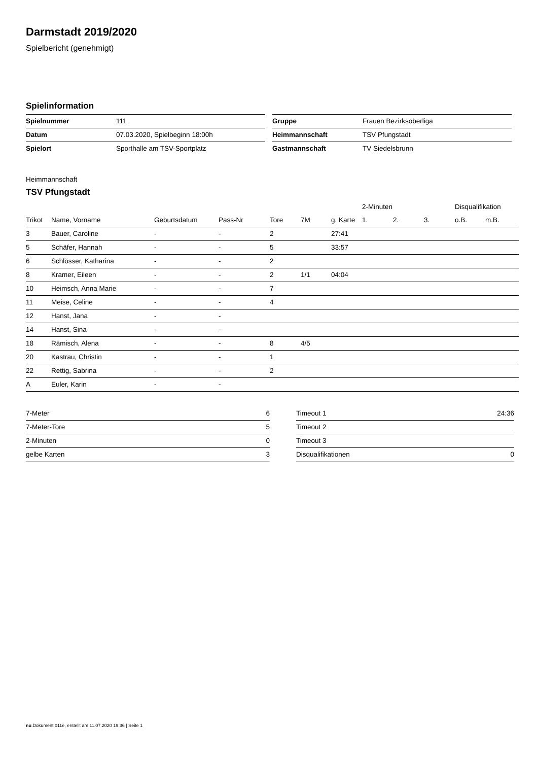Darmstadt 2019/2020
Spielbericht (genehmigt)
Spielinformation
| Spielnummer | 111 |
| Datum | 07.03.2020, Spielbeginn 18:00h |
| Spielort | Sporthalle am TSV-Sportplatz |
| Gruppe | Frauen Bezirksoberliga |
| Heimmannschaft | TSV Pfungstadt |
| Gastmannschaft | TV Siedelsbrunn |
Heimmannschaft
TSV Pfungstadt
| | | | | | | | 2-Minuten | | | Disqualifikation | |
| --- | --- | --- | --- | --- | --- | --- | --- | --- | --- | --- | --- |
| Trikot | Name, Vorname | Geburtsdatum | Pass-Nr | Tore | 7M | g. Karte | 1. | 2. | 3. | o.B. | m.B. |
| 3 | Bauer, Caroline | - | - | 2 | | 27:41 | | | | | |
| 5 | Schäfer, Hannah | - | - | 5 | | 33:57 | | | | | |
| 6 | Schlösser, Katharina | - | - | 2 | | | | | | | |
| 8 | Kramer, Eileen | - | - | 2 | 1/1 | 04:04 | | | | | |
| 10 | Heimsch, Anna Marie | - | - | 7 | | | | | | | |
| 11 | Meise, Celine | - | - | 4 | | | | | | | |
| 12 | Hanst, Jana | - | - | | | | | | | | |
| 14 | Hanst, Sina | - | - | | | | | | | | |
| 18 | Rämisch, Alena | - | - | 8 | 4/5 | | | | | | |
| 20 | Kastrau, Christin | - | - | 1 | | | | | | | |
| 22 | Rettig, Sabrina | - | - | 2 | | | | | | | |
| A | Euler, Karin | - | - | | | | | | | | |
| 7-Meter | 6 |
| 7-Meter-Tore | 5 |
| 2-Minuten | 0 |
| gelbe Karten | 3 |
| Timeout 1 | 24:36 |
| Timeout 2 | |
| Timeout 3 | |
| Disqualifikationen | 0 |
nu.Dokument 011e, erstellt am 11.07.2020 19:36 | Seite 1